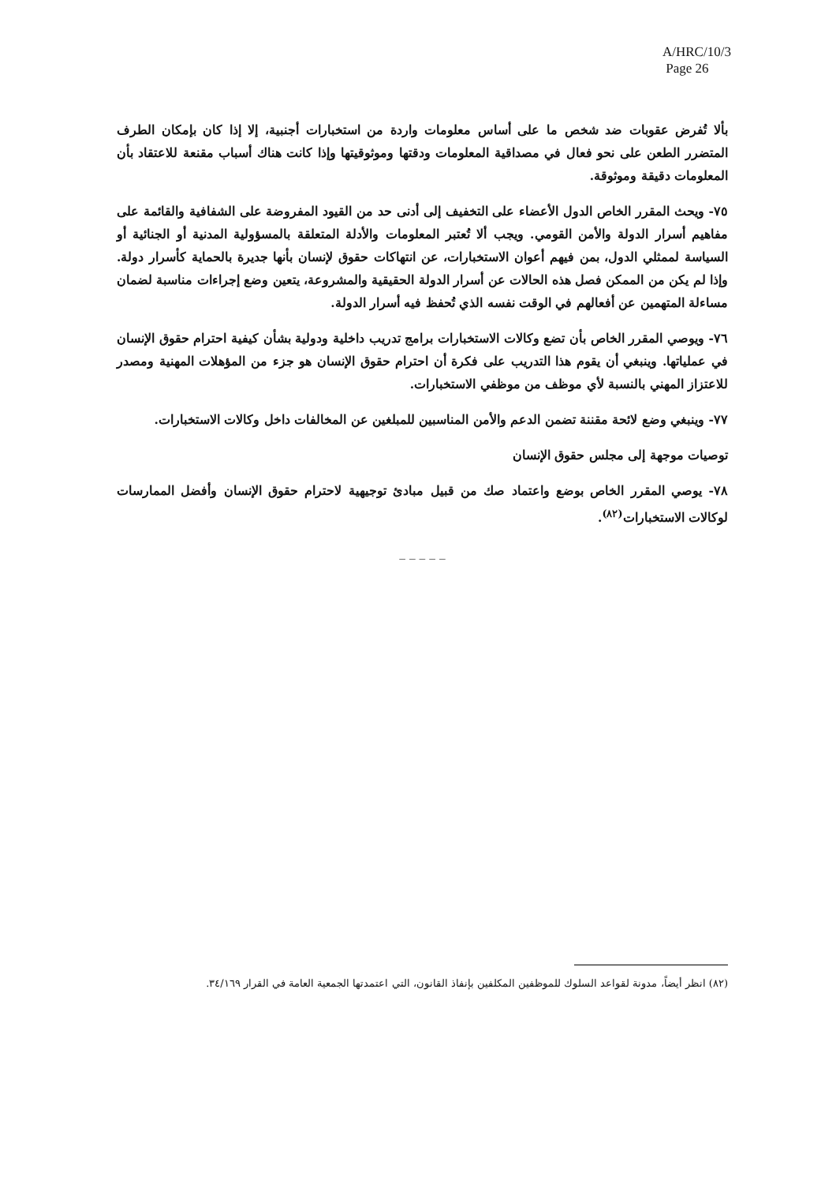A/HRC/10/3
Page 26
بألا تُفرض عقوبات ضد شخص ما على أساس معلومات واردة من استخبارات أجنبية، إلا إذا كان بإمكان الطرف المتضرر الطعن على نحو فعال في مصداقية المعلومات ودقتها وموثوقيتها وإذا كانت هناك أسباب مقنعة للاعتقاد بأن المعلومات دقيقة وموثوقة.
٧٥- ويحث المقرر الخاص الدول الأعضاء على التخفيف إلى أدنى حد من القيود المفروضة على الشفافية والقائمة على مفاهيم أسرار الدولة والأمن القومي. ويجب ألا تُعتبر المعلومات والأدلة المتعلقة بالمسؤولية المدنية أو الجنائية أو السياسة لممثلي الدول، بمن فيهم أعوان الاستخبارات، عن انتهاكات حقوق لإنسان بأنها جديرة بالحماية كأسرار دولة. وإذا لم يكن من الممكن فصل هذه الحالات عن أسرار الدولة الحقيقية والمشروعة، يتعين وضع إجراءات مناسبة لضمان مساءلة المتهمين عن أفعالهم في الوقت نفسه الذي تُحفظ فيه أسرار الدولة.
٧٦- ويوصي المقرر الخاص بأن تضع وكالات الاستخبارات برامج تدريب داخلية ودولية بشأن كيفية احترام حقوق الإنسان في عملياتها. وينبغي أن يقوم هذا التدريب على فكرة أن احترام حقوق الإنسان هو جزء من المؤهلات المهنية ومصدر للاعتزاز المهني بالنسبة لأي موظف من موظفي الاستخبارات.
٧٧- وينبغي وضع لائحة مقننة تضمن الدعم والأمن المناسبين للمبلغين عن المخالفات داخل وكالات الاستخبارات.
توصيات موجهة إلى مجلس حقوق الإنسان
٧٨- يوصي المقرر الخاص بوضع واعتماد صك من قبيل مبادئ توجيهية لاحترام حقوق الإنسان وأفضل الممارسات لوكالات الاستخبارات<sup>(٨٢)</sup>.
_ _ _ _ _
(٨٢) انظر أيضاً، مدونة لقواعد السلوك للموظفين المكلفين بإنفاذ القانون، التي اعتمدتها الجمعية العامة في القرار ٣٤/١٦٩.